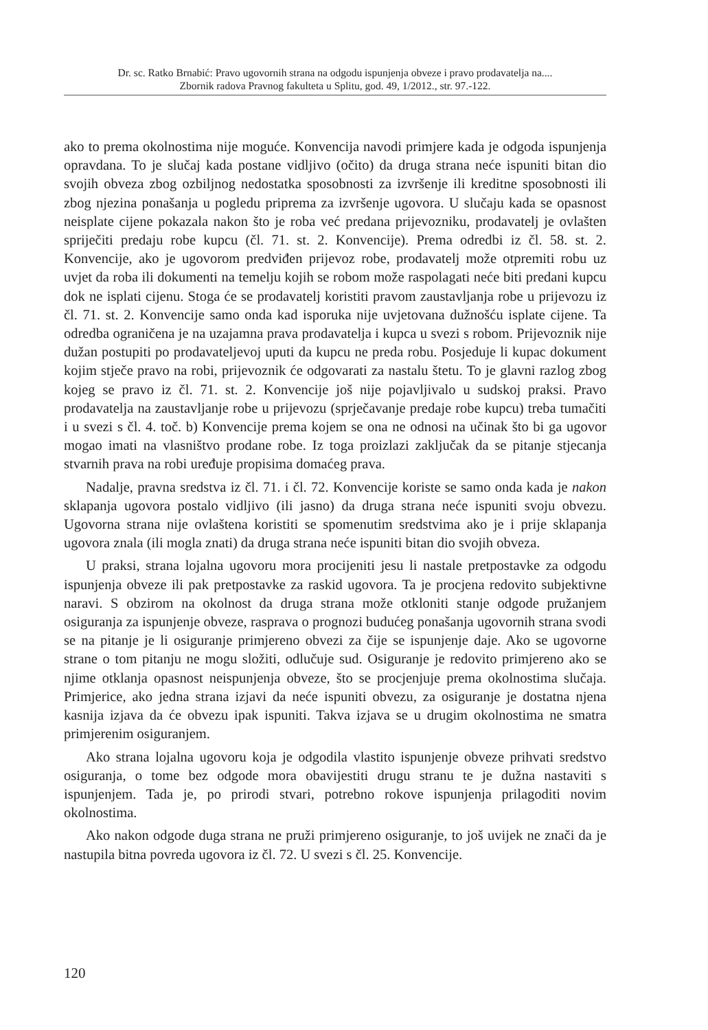Dr. sc. Ratko Brnabić: Pravo ugovornih strana na odgodu ispunjenja obveze i pravo prodavatelja na....
Zbornik radova Pravnog fakulteta u Splitu, god. 49, 1/2012., str. 97.-122.
ako to prema okolnostima nije moguće. Konvencija navodi primjere kada je odgoda ispunjenja opravdana. To je slučaj kada postane vidljivo (očito) da druga strana neće ispuniti bitan dio svojih obveza zbog ozbiljnog nedostatka sposobnosti za izvršenje ili kreditne sposobnosti ili zbog njezina ponašanja u pogledu priprema za izvršenje ugovora. U slučaju kada se opasnost neisplate cijene pokazala nakon što je roba već predana prijevozniku, prodavatelj je ovlašten spriječiti predaju robe kupcu (čl. 71. st. 2. Konvencije). Prema odredbi iz čl. 58. st. 2. Konvencije, ako je ugovorom predviđen prijevoz robe, prodavatelj može otpremiti robu uz uvjet da roba ili dokumenti na temelju kojih se robom može raspolagati neće biti predani kupcu dok ne isplati cijenu. Stoga će se prodavatelj koristiti pravom zaustavljanja robe u prijevozu iz čl. 71. st. 2. Konvencije samo onda kad isporuka nije uvjetovana dužnošću isplate cijene. Ta odredba ograničena je na uzajamna prava prodavatelja i kupca u svezi s robom. Prijevoznik nije dužan postupiti po prodavateljevoj uputi da kupcu ne preda robu. Posjeduje li kupac dokument kojim stječe pravo na robi, prijevoznik će odgovarati za nastalu štetu. To je glavni razlog zbog kojeg se pravo iz čl. 71. st. 2. Konvencije još nije pojavljivalo u sudskoj praksi. Pravo prodavatelja na zaustavljanje robe u prijevozu (sprječavanje predaje robe kupcu) treba tumačiti i u svezi s čl. 4. toč. b) Konvencije prema kojem se ona ne odnosi na učinak što bi ga ugovor mogao imati na vlasništvo prodane robe. Iz toga proizlazi zaključak da se pitanje stjecanja stvarnih prava na robi uređuje propisima domaćeg prava.
Nadalje, pravna sredstva iz čl. 71. i čl. 72. Konvencije koriste se samo onda kada je nakon sklapanja ugovora postalo vidljivo (ili jasno) da druga strana neće ispuniti svoju obvezu. Ugovorna strana nije ovlaštena koristiti se spomenutim sredstvima ako je i prije sklapanja ugovora znala (ili mogla znati) da druga strana neće ispuniti bitan dio svojih obveza.
U praksi, strana lojalna ugovoru mora procijeniti jesu li nastale pretpostavke za odgodu ispunjenja obveze ili pak pretpostavke za raskid ugovora. Ta je procjena redovito subjektivne naravi. S obzirom na okolnost da druga strana može otkloniti stanje odgode pružanjem osiguranja za ispunjenje obveze, rasprava o prognozi budućeg ponašanja ugovornih strana svodi se na pitanje je li osiguranje primjereno obvezi za čije se ispunjenje daje. Ako se ugovorne strane o tom pitanju ne mogu složiti, odlučuje sud. Osiguranje je redovito primjereno ako se njime otklanja opasnost neispunjenja obveze, što se procjenjuje prema okolnostima slučaja. Primjerice, ako jedna strana izjavi da neće ispuniti obvezu, za osiguranje je dostatna njena kasnija izjava da će obvezu ipak ispuniti. Takva izjava se u drugim okolnostima ne smatra primjerenim osiguranjem.
Ako strana lojalna ugovoru koja je odgodila vlastito ispunjenje obveze prihvati sredstvo osiguranja, o tome bez odgode mora obavijestiti drugu stranu te je dužna nastaviti s ispunjenjem. Tada je, po prirodi stvari, potrebno rokove ispunjenja prilagoditi novim okolnostima.
Ako nakon odgode duga strana ne pruži primjereno osiguranje, to još uvijek ne znači da je nastupila bitna povreda ugovora iz čl. 72. U svezi s čl. 25. Konvencije.
120